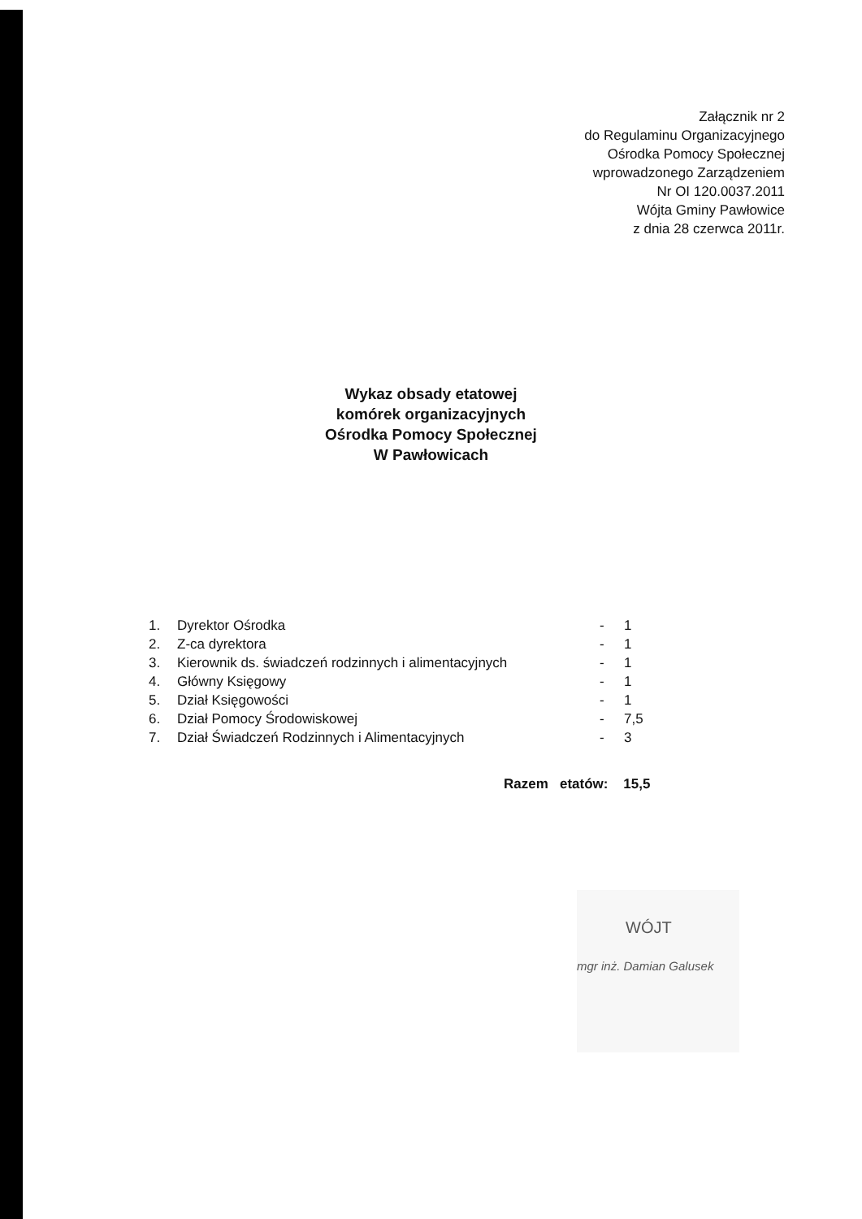Załącznik nr 2
do Regulaminu Organizacyjnego
Ośrodka Pomocy Społecznej
wprowadzonego Zarządzeniem
Nr OI 120.0037.2011
Wójta Gminy Pawłowice
z dnia 28 czerwca 2011r.
Wykaz obsady etatowej
komórek organizacyjnych
Ośrodka Pomocy Społecznej
W Pawłowicach
1. Dyrektor Ośrodka - 1
2. Z-ca dyrektora - 1
3. Kierownik ds. świadczeń rodzinnych i alimentacyjnych - 1
4. Główny Księgowy - 1
5. Dział Księgowości - 1
6. Dział Pomocy Środowiskowej - 7,5
7. Dział Świadczeń Rodzinnych i Alimentacyjnych - 3
Razem etatów: 15,5
WÓJT
mgr inż. Damian Galusek